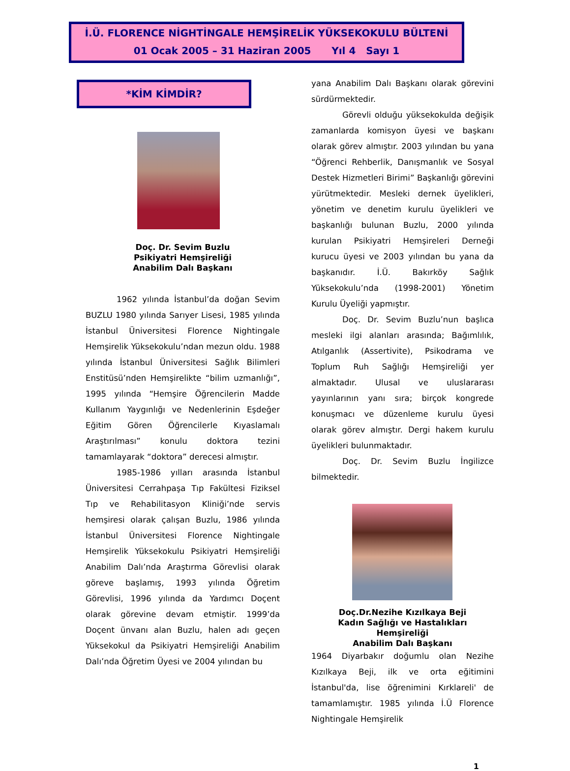İ.Ü. FLORENCE NİGHTİNGALE HEMŞİRELİK YÜKSEKOKULU BÜLTENİ
01 Ocak 2005 – 31 Haziran 2005 Yıl 4 Sayı 1
*KİM KİMDİR?
Doç. Dr. Sevim Buzlu
Psikiyatri Hemşireliği
Anabilim Dalı Başkanı
1962 yılında İstanbul’da doğan Sevim BUZLU 1980 yılında Sarıyer Lisesi, 1985 yılında İstanbul Üniversitesi Florence Nightingale Hemşirelik Yüksekokulu’ndan mezun oldu. 1988 yılında İstanbul Üniversitesi Sağlık Bilimleri Enstitüsü’nden Hemşirelikte “bilim uzmanlığı”, 1995 yılında “Hemşire Öğrencilerin Madde Kullanım Yaygınlığı ve Nedenlerinin Eşdeğer Eğitim Gören Öğrencilerle Kıyaslamalı Araştırılması” konulu doktora tezini tamamlayarak “doktora” derecesi almıştır.
1985-1986 yılları arasında İstanbul Üniversitesi Cerrahpaşa Tıp Fakültesi Fiziksel Tıp ve Rehabilitasyon Kliniği’nde servis hemşiresi olarak çalışan Buzlu, 1986 yılında İstanbul Üniversitesi Florence Nightingale Hemşirelik Yüksekokulu Psikiyatri Hemşireliği Anabilim Dalı’nda Araştırma Görevlisi olarak göreve başlamış, 1993 yılında Öğretim Görevlisi, 1996 yılında da Yardımcı Doçent olarak görevine devam etmiştir. 1999’da Doçent ünvanı alan Buzlu, halen adı geçen Yüksekokul da Psikiyatri Hemşireliği Anabilim Dalı’nda Öğretim Üyesi ve 2004 yılından bu
yana Anabilim Dalı Başkanı olarak görevini sürdürmektedir.
Görevli olduğu yüksekokulda değişik zamanlarda komisyon üyesi ve başkanı olarak görev almıştır. 2003 yılından bu yana “Öğrenci Rehberlik, Danışmanlık ve Sosyal Destek Hizmetleri Birimi” Başkanlığı görevini yürütmektedir. Mesleki dernek üyelikleri, yönetim ve denetim kurulu üyelikleri ve başkanlığı bulunan Buzlu, 2000 yılında kurulan Psikiyatri Hemşireleri Derneği kurucu üyesi ve 2003 yılından bu yana da başkanıdır. İ.Ü. Bakırköy Sağlık Yüksekokulu’nda (1998-2001) Yönetim Kurulu Üyeliği yapmıştır.
Doç. Dr. Sevim Buzlu’nun başlıca mesleki ilgi alanları arasında; Bağımlılık, Atılganlık (Assertivite), Psikodrama ve Toplum Ruh Sağlığı Hemşireliği yer almaktadır. Ulusal ve uluslararası yayınlarının yanı sıra; birçok kongrede konuşmacı ve düzenleme kurulu üyesi olarak görev almıştır. Dergi hakem kurulu üyelikleri bulunmaktadır.
Doç. Dr. Sevim Buzlu İngilizce bilmektedir.
Doç.Dr.Nezihe Kızılkaya Beji
Kadın Sağlığı ve Hastalıkları Hemşireliği
Anabilim Dalı Başkanı
1964 Diyarbakır doğumlu olan Nezihe Kızılkaya Beji, ilk ve orta eğitimini İstanbul'da, lise öğrenimini Kırklareli' de tamamlamıştır. 1985 yılında İ.Ü Florence Nightingale Hemşirelik
1